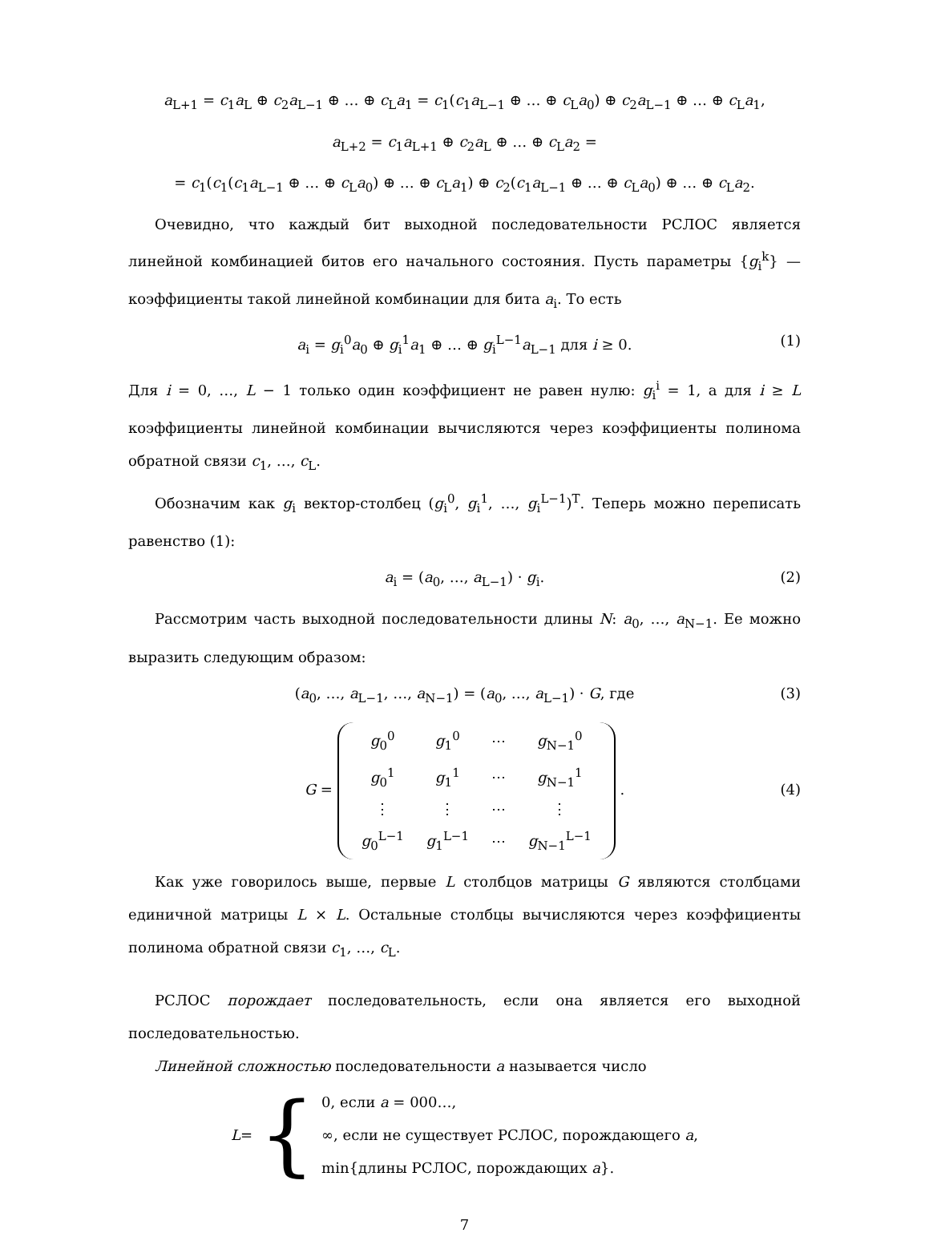a<sub>L+1</sub> = c<sub>1</sub>a<sub>L</sub> ⊕ c<sub>2</sub>a<sub>L−1</sub> ⊕ … ⊕ c<sub>L</sub>a<sub>1</sub> = c<sub>1</sub>(c<sub>1</sub>a<sub>L−1</sub> ⊕ … ⊕ c<sub>L</sub>a<sub>0</sub>) ⊕ c<sub>2</sub>a<sub>L−1</sub> ⊕ … ⊕ c<sub>L</sub>a<sub>1</sub>,
a<sub>L+2</sub> = c<sub>1</sub>a<sub>L+1</sub> ⊕ c<sub>2</sub>a<sub>L</sub> ⊕ … ⊕ c<sub>L</sub>a<sub>2</sub> =
= c<sub>1</sub>(c<sub>1</sub>(c<sub>1</sub>a<sub>L−1</sub> ⊕ … ⊕ c<sub>L</sub>a<sub>0</sub>) ⊕ … ⊕ c<sub>L</sub>a<sub>1</sub>) ⊕ c<sub>2</sub>(c<sub>1</sub>a<sub>L−1</sub> ⊕ … ⊕ c<sub>L</sub>a<sub>0</sub>) ⊕ … ⊕ c<sub>L</sub>a<sub>2</sub>.
Очевидно, что каждый бит выходной последовательности РСЛОС является линейной комбинацией битов его начального состояния. Пусть параметры {g<sub>i</sub><sup>k</sup>} — коэффициенты такой линейной комбинации для бита a<sub>i</sub>. То есть
a<sub>i</sub> = g<sub>i</sub><sup>0</sup>a<sub>0</sub> ⊕ g<sub>i</sub><sup>1</sup>a<sub>1</sub> ⊕ … ⊕ g<sub>i</sub><sup>L−1</sup>a<sub>L−1</sub> для i ≥ 0. (1)
Для i = 0, …, L − 1 только один коэффициент не равен нулю: g<sub>i</sub><sup>i</sup> = 1, а для i ≥ L коэффициенты линейной комбинации вычисляются через коэффициенты полинома обратной связи c<sub>1</sub>, …, c<sub>L</sub>.
Обозначим как g<sub>i</sub> вектор-столбец (g<sub>i</sub><sup>0</sup>, g<sub>i</sub><sup>1</sup>, …, g<sub>i</sub><sup>L−1</sup>)<sup>T</sup>. Теперь можно переписать равенство (1):
a<sub>i</sub> = (a<sub>0</sub>, …, a<sub>L−1</sub>) · g<sub>i</sub>. (2)
Рассмотрим часть выходной последовательности длины N: a<sub>0</sub>, …, a<sub>N−1</sub>. Ее можно выразить следующим образом:
(a<sub>0</sub>, …, a<sub>L−1</sub>, …, a<sub>N−1</sub>) = (a<sub>0</sub>, …, a<sub>L−1</sub>) · G, где (3)
G =
| g<sub>0</sub><sup>0</sup> | g<sub>1</sub><sup>0</sup> | ⋯ | g<sub>N−1</sub><sup>0</sup> |
| g<sub>0</sub><sup>1</sup> | g<sub>1</sub><sup>1</sup> | ⋯ | g<sub>N−1</sub><sup>1</sup> |
| ⋮ | ⋮ | ⋯ | ⋮ |
| g<sub>0</sub><sup>L−1</sup> | g<sub>1</sub><sup>L−1</sup> | ⋯ | g<sub>N−1</sub><sup>L−1</sup> |
.
(4)
Как уже говорилось выше, первые L столбцов матрицы G являются столбцами единичной матрицы L × L. Остальные столбцы вычисляются через коэффициенты полинома обратной связи c<sub>1</sub>, …, c<sub>L</sub>.
РСЛОС порождает последовательность, если она является его выходной последовательностью.
Линейной сложностью последовательности a называется число
L = {
0, если a = 000…,
∞, если не существует РСЛОС, порождающего a,
min{длины РСЛОС, порождающих a}.
7